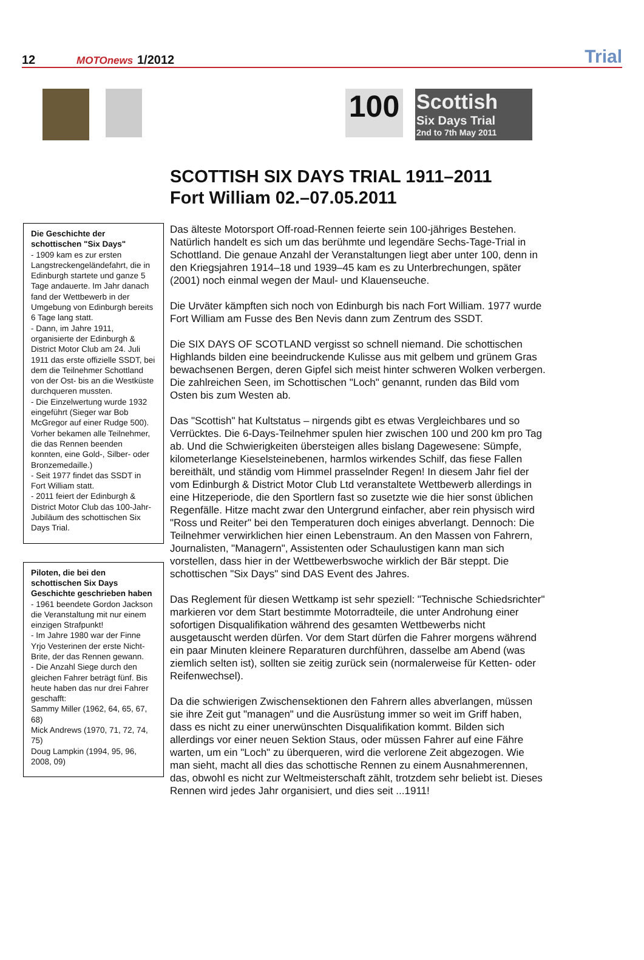12 MOTOnews 1/2012 Trial
100
Scottish
Six Days Trial
2nd to 7th May 2011
SCOTTISH SIX DAYS TRIAL 1911–2011
Fort William 02.–07.05.2011
Die Geschichte der schottischen "Six Days"
- 1909 kam es zur ersten Langstreckengeländefahrt, die in Edinburgh startete und ganze 5 Tage andauerte. Im Jahr danach fand der Wettbewerb in der Umgebung von Edinburgh bereits 6 Tage lang statt.
- Dann, im Jahre 1911, organisierte der Edinburgh & District Motor Club am 24. Juli 1911 das erste offizielle SSDT, bei dem die Teilnehmer Schottland von der Ost- bis an die Westküste durchqueren mussten.
- Die Einzelwertung wurde 1932 eingeführt (Sieger war Bob McGregor auf einer Rudge 500). Vorher bekamen alle Teilnehmer, die das Rennen beenden konnten, eine Gold-, Silber- oder Bronzemedaille.)
- Seit 1977 findet das SSDT in Fort William statt.
- 2011 feiert der Edinburgh & District Motor Club das 100-Jahr-Jubiläum des schottischen Six Days Trial.
Piloten, die bei den schottischen Six Days Geschichte geschrieben haben
- 1961 beendete Gordon Jackson die Veranstaltung mit nur einem einzigen Strafpunkt!
- Im Jahre 1980 war der Finne Yrjo Vesterinen der erste Nicht-Brite, der das Rennen gewann.
- Die Anzahl Siege durch den gleichen Fahrer beträgt fünf. Bis heute haben das nur drei Fahrer geschafft:
Sammy Miller (1962, 64, 65, 67, 68)
Mick Andrews (1970, 71, 72, 74, 75)
Doug Lampkin (1994, 95, 96, 2008, 09)
Das älteste Motorsport Off-road-Rennen feierte sein 100-jähriges Bestehen. Natürlich handelt es sich um das berühmte und legendäre Sechs-Tage-Trial in Schottland. Die genaue Anzahl der Veranstaltungen liegt aber unter 100, denn in den Kriegsjahren 1914–18 und 1939–45 kam es zu Unterbrechungen, später (2001) noch einmal wegen der Maul- und Klauenseuche.
Die Urväter kämpften sich noch von Edinburgh bis nach Fort William. 1977 wurde Fort William am Fusse des Ben Nevis dann zum Zentrum des SSDT.
Die SIX DAYS OF SCOTLAND vergisst so schnell niemand. Die schottischen Highlands bilden eine beeindruckende Kulisse aus mit gelbem und grünem Gras bewachsenen Bergen, deren Gipfel sich meist hinter schweren Wolken verbergen. Die zahlreichen Seen, im Schottischen "Loch" genannt, runden das Bild vom Osten bis zum Westen ab.
Das "Scottish" hat Kultstatus – nirgends gibt es etwas Vergleichbares und so Verrücktes. Die 6-Days-Teilnehmer spulen hier zwischen 100 und 200 km pro Tag ab. Und die Schwierigkeiten übersteigen alles bislang Dagewesene: Sümpfe, kilometerlange Kieselsteinebenen, harmlos wirkendes Schilf, das fiese Fallen bereithält, und ständig vom Himmel prasselnder Regen! In diesem Jahr fiel der vom Edinburgh & District Motor Club Ltd veranstaltete Wettbewerb allerdings in eine Hitzeperiode, die den Sportlern fast so zusetzte wie die hier sonst üblichen Regenfälle. Hitze macht zwar den Untergrund einfacher, aber rein physisch wird "Ross und Reiter" bei den Temperaturen doch einiges abverlangt. Dennoch: Die Teilnehmer verwirklichen hier einen Lebenstraum. An den Massen von Fahrern, Journalisten, "Managern", Assistenten oder Schaulustigen kann man sich vorstellen, dass hier in der Wettbewerbswoche wirklich der Bär steppt. Die schottischen "Six Days" sind DAS Event des Jahres.
Das Reglement für diesen Wettkamp ist sehr speziell: "Technische Schiedsrichter" markieren vor dem Start bestimmte Motorradteile, die unter Androhung einer sofortigen Disqualifikation während des gesamten Wettbewerbs nicht ausgetauscht werden dürfen. Vor dem Start dürfen die Fahrer morgens während ein paar Minuten kleinere Reparaturen durchführen, dasselbe am Abend (was ziemlich selten ist), sollten sie zeitig zurück sein (normalerweise für Ketten- oder Reifenwechsel).
Da die schwierigen Zwischensektionen den Fahrern alles abverlangen, müssen sie ihre Zeit gut "managen" und die Ausrüstung immer so weit im Griff haben, dass es nicht zu einer unerwünschten Disqualifikation kommt. Bilden sich allerdings vor einer neuen Sektion Staus, oder müssen Fahrer auf eine Fähre warten, um ein "Loch" zu überqueren, wird die verlorene Zeit abgezogen. Wie man sieht, macht all dies das schottische Rennen zu einem Ausnahmerennen, das, obwohl es nicht zur Weltmeisterschaft zählt, trotzdem sehr beliebt ist. Dieses Rennen wird jedes Jahr organisiert, und dies seit ...1911!